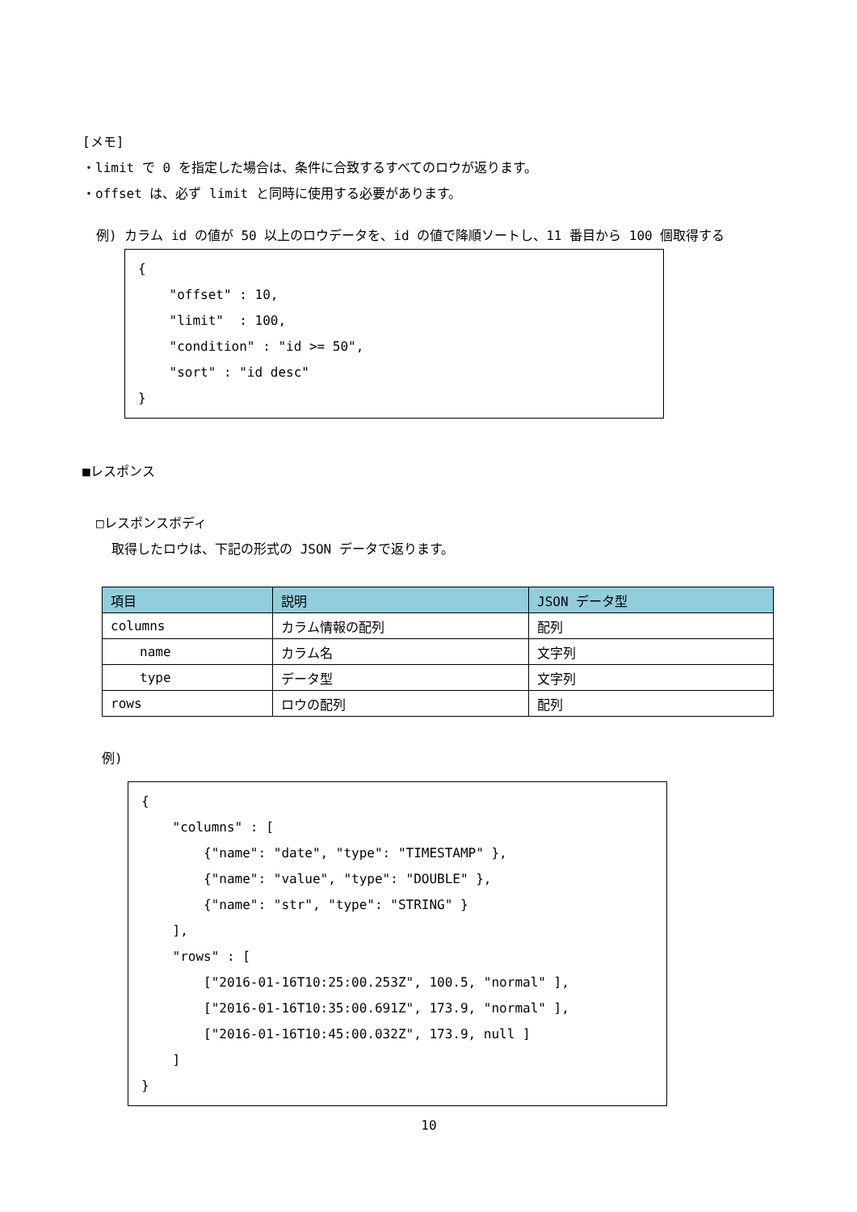[メモ]
・limit で 0 を指定した場合は、条件に合致するすべてのロウが返ります。
・offset は、必ず limit と同時に使用する必要があります。
例) カラム id の値が 50 以上のロウデータを、id の値で降順ソートし、11 番目から 100 個取得する
{ "offset" : 10, "limit" : 100, "condition" : "id >= 50", "sort" : "id desc" }
■レスポンス
□レスポンスボディ
取得したロウは、下記の形式の JSON データで返ります。
| 項目 | 説明 | JSON データ型 |
| --- | --- | --- |
| columns | カラム情報の配列 | 配列 |
| name | カラム名 | 文字列 |
| type | データ型 | 文字列 |
| rows | ロウの配列 | 配列 |
例)
{ "columns" : [ {"name": "date", "type": "TIMESTAMP" }, {"name": "value", "type": "DOUBLE" }, {"name": "str", "type": "STRING" } ], "rows" : [ ["2016-01-16T10:25:00.253Z", 100.5, "normal" ], ["2016-01-16T10:35:00.691Z", 173.9, "normal" ], ["2016-01-16T10:45:00.032Z", 173.9, null ] ] }
10